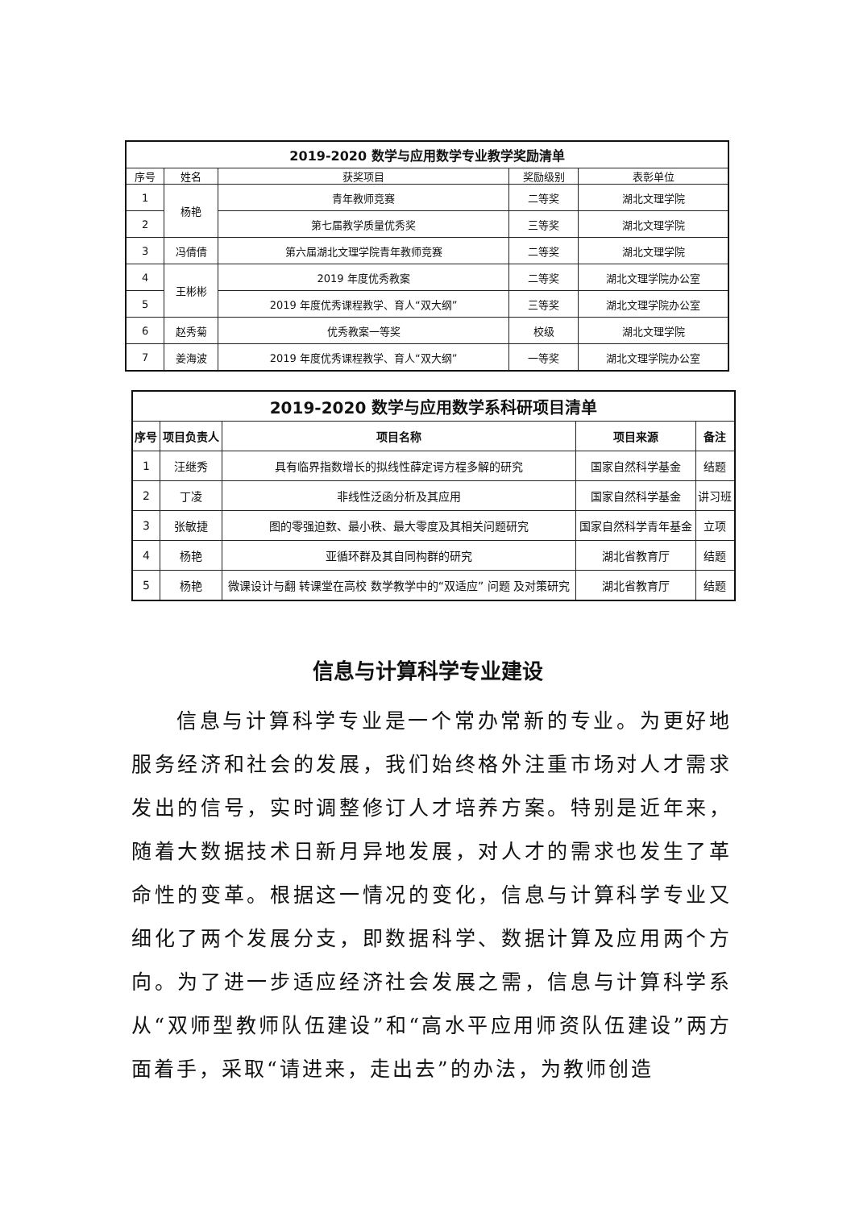| 2019-2020 数学与应用数学专业教学奖励清单 | | | | |
| 序号 | 姓名 | 获奖项目 | 奖励级别 | 表彰单位 |
| 1 | 杨艳 | 青年教师竞赛 | 二等奖 | 湖北文理学院 |
| 2 | | 第七届教学质量优秀奖 | 三等奖 | 湖北文理学院 |
| 3 | 冯倩倩 | 第六届湖北文理学院青年教师竞赛 | 二等奖 | 湖北文理学院 |
| 4 | 王彬彬 | 2019 年度优秀教案 | 二等奖 | 湖北文理学院办公室 |
| 5 | | 2019 年度优秀课程教学、育人“双大纲” | 三等奖 | 湖北文理学院办公室 |
| 6 | 赵秀菊 | 优秀教案一等奖 | 校级 | 湖北文理学院 |
| 7 | 姜海波 | 2019 年度优秀课程教学、育人“双大纲” | 一等奖 | 湖北文理学院办公室 |
| 2019-2020 数学与应用数学系科研项目清单 | | | | |
| 序号 | 项目负责人 | 项目名称 | 项目来源 | 备注 |
| 1 | 汪继秀 | 具有临界指数增长的拟线性薛定谔方程多解的研究 | 国家自然科学基金 | 结题 |
| 2 | 丁凌 | 非线性泛函分析及其应用 | 国家自然科学基金 | 讲习班 |
| 3 | 张敏捷 | 图的零强迫数、最小秩、最大零度及其相关问题研究 | 国家自然科学青年基金 | 立项 |
| 4 | 杨艳 | 亚循环群及其自同构群的研究 | 湖北省教育厅 | 结题 |
| 5 | 杨艳 | 微课设计与翻 转课堂在高校 数学教学中的“双适应” 问题 及对策研究 | 湖北省教育厅 | 结题 |
信息与计算科学专业建设
信息与计算科学专业是一个常办常新的专业。为更好地服务经济和社会的发展，我们始终格外注重市场对人才需求发出的信号，实时调整修订人才培养方案。特别是近年来，随着大数据技术日新月异地发展，对人才的需求也发生了革命性的变革。根据这一情况的变化，信息与计算科学专业又细化了两个发展分支，即数据科学、数据计算及应用两个方向。为了进一步适应经济社会发展之需，信息与计算科学系从“双师型教师队伍建设”和“高水平应用师资队伍建设”两方面着手，采取“请进来，走出去”的办法，为教师创造